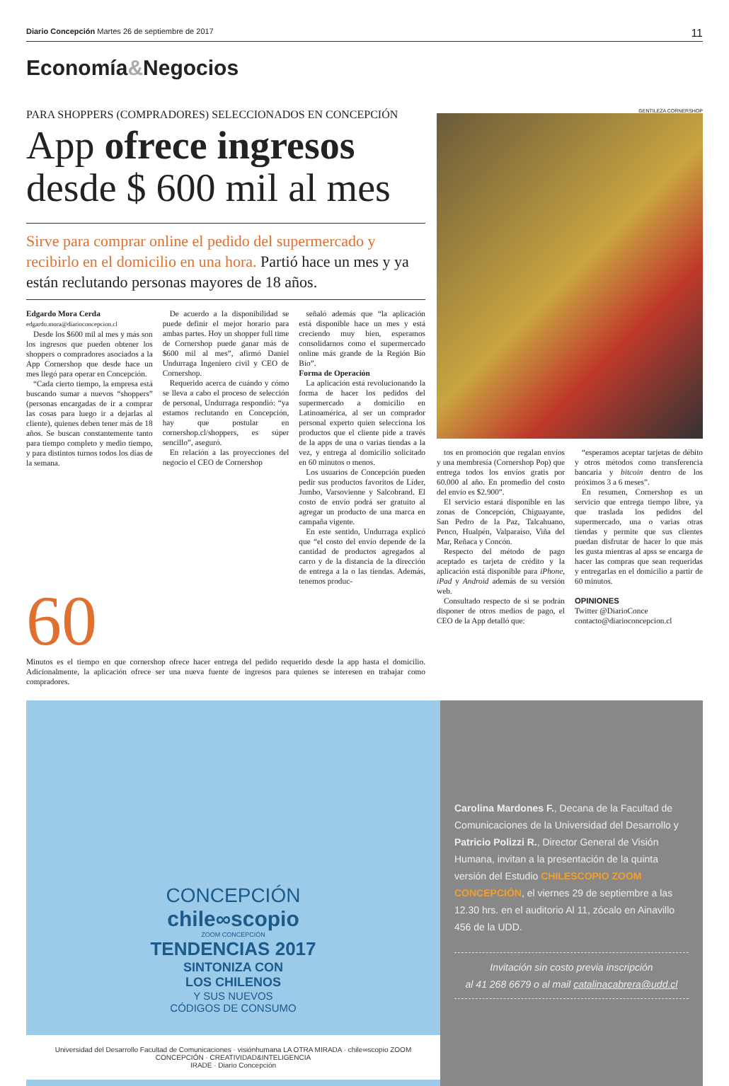Diario Concepción Martes 26 de septiembre de 2017 11
Economía&Negocios
PARA SHOPPERS (COMPRADORES) SELECCIONADOS EN CONCEPCIÓN
App ofrece ingresos desde $ 600 mil al mes
Sirve para comprar online el pedido del supermercado y recibirlo en el domicilio en una hora. Partió hace un mes y ya están reclutando personas mayores de 18 años.
Edgardo Mora Cerda
edgardo.mora@diarioconcepcion.cl
Desde los $600 mil al mes y más son los ingresos que pueden obtener los shoppers o compradores asociados a la App Cornershop que desde hace un mes llegó para operar en Concepción.
“Cada cierto tiempo, la empresa está buscando sumar a nuevos “shoppers” (personas encargadas de ir a comprar las cosas para luego ir a dejarlas al cliente), quienes deben tener más de 18 años. Se buscan constantemente tanto para tiempo completo y medio tiempo, y para distintos turnos todos los días de la semana.
De acuerdo a la disponibilidad se puede definir el mejor horario para ambas partes. Hoy un shopper full time de Cornershop puede ganar más de $600 mil al mes”, afirmó Daniel Undurraga Ingeniero civil y CEO de Cornershop.
Requerido acerca de cuándo y cómo se lleva a cabo el proceso de selección de personal, Undurraga respondió: “ya estamos reclutando en Concepción, hay que postular en cornershop.cl/shoppers, es súper sencillo”, aseguró.
En relación a las proyecciones del negocio el CEO de Cornershop
señaló además que “la aplicación está disponible hace un mes y está creciendo muy bien, esperamos consolidarnos como el supermercado online más grande de la Región Bío Bío”.
Forma de Operación
La aplicación está revolucionando la forma de hacer los pedidos del supermercado a domicilio en Latinoamérica, al ser un comprador personal experto quien selecciona los productos que el cliente pide a través de la apps de una o varias tiendas a la vez, y entrega al domicilio solicitado en 60 minutos o menos.
Los usuarios de Concepción pueden pedir sus productos favoritos de Líder, Jumbo, Varsovienne y Salcobrand. El costo de envío podrá ser gratuito al agregar un producto de una marca en campaña vigente.
En este sentido, Undurraga explicó que “el costo del envío depende de la cantidad de productos agregados al carro y de la distancia de la dirección de entrega a la o las tiendas. Además, tenemos produc-
60
Minutos es el tiempo en que cornershop ofrece hacer entrega del pedido requerido desde la app hasta el domicilio. Adicionalmente, la aplicación ofrece ser una nueva fuente de ingresos para quienes se interesen en trabajar como compradores.
GENTILEZA CORNERSHOP
tos en promoción que regalan envíos y una membresía (Cornershop Pop) que entrega todos los envíos gratis por 60.000 al año. En promedio del costo del envío es $2.900”.
El servicio estará disponible en las zonas de Concepción, Chiguayante, San Pedro de la Paz, Talcahuano, Penco, Hualpén, Valparaíso, Viña del Mar, Reñaca y Concón.
Respecto del método de pago aceptado es tarjeta de crédito y la aplicación está disponible para iPhone, iPad y Android además de su versión web.
Consultado respecto de si se podrán disponer de otros medios de pago, el CEO de la App detalló que:
“esperamos aceptar tarjetas de débito y otros métodos como transferencia bancaria y bitcoin dentro de los próximos 3 a 6 meses”.
En resumen, Cornershop es un servicio que entrega tiempo libre, ya que traslada los pedidos del supermercado, una o varias otras tiendas y permite que sus clientes puedan disfrutar de hacer lo que más les gusta mientras al apss se encarga de hacer las compras que sean requeridas y entregarlas en el domicilio a partir de 60 minutos.
OPINIONES
Twitter @DiarioConce
contacto@diarioconcepcion.cl
CONCEPCIÓN
chile∞scopio
ZOOM CONCEPCIÓN
TENDENCIAS 2017
SINTONIZA CON
LOS CHILENOS
Y SUS NUEVOS
CÓDIGOS DE CONSUMO
Universidad del Desarrollo Facultad de Comunicaciones · visiónhumana LA OTRA MIRADA · chile∞scopio ZOOM CONCEPCIÓN · CREATIVIDAD&INTELIGENCIA
IRADE · Diario Concepción
Carolina Mardones F., Decana de la Facultad de Comunicaciones de la Universidad del Desarrollo y Patricio Polizzi R., Director General de Visión Humana, invitan a la presentación de la quinta versión del Estudio CHILESCOPIO ZOOM CONCEPCIÓN, el viernes 29 de septiembre a las 12.30 hrs. en el auditorio Al 11, zócalo en Ainavillo 456 de la UDD.
Invitación sin costo previa inscripción
al 41 268 6679 o al mail catalinacabrera@udd.cl